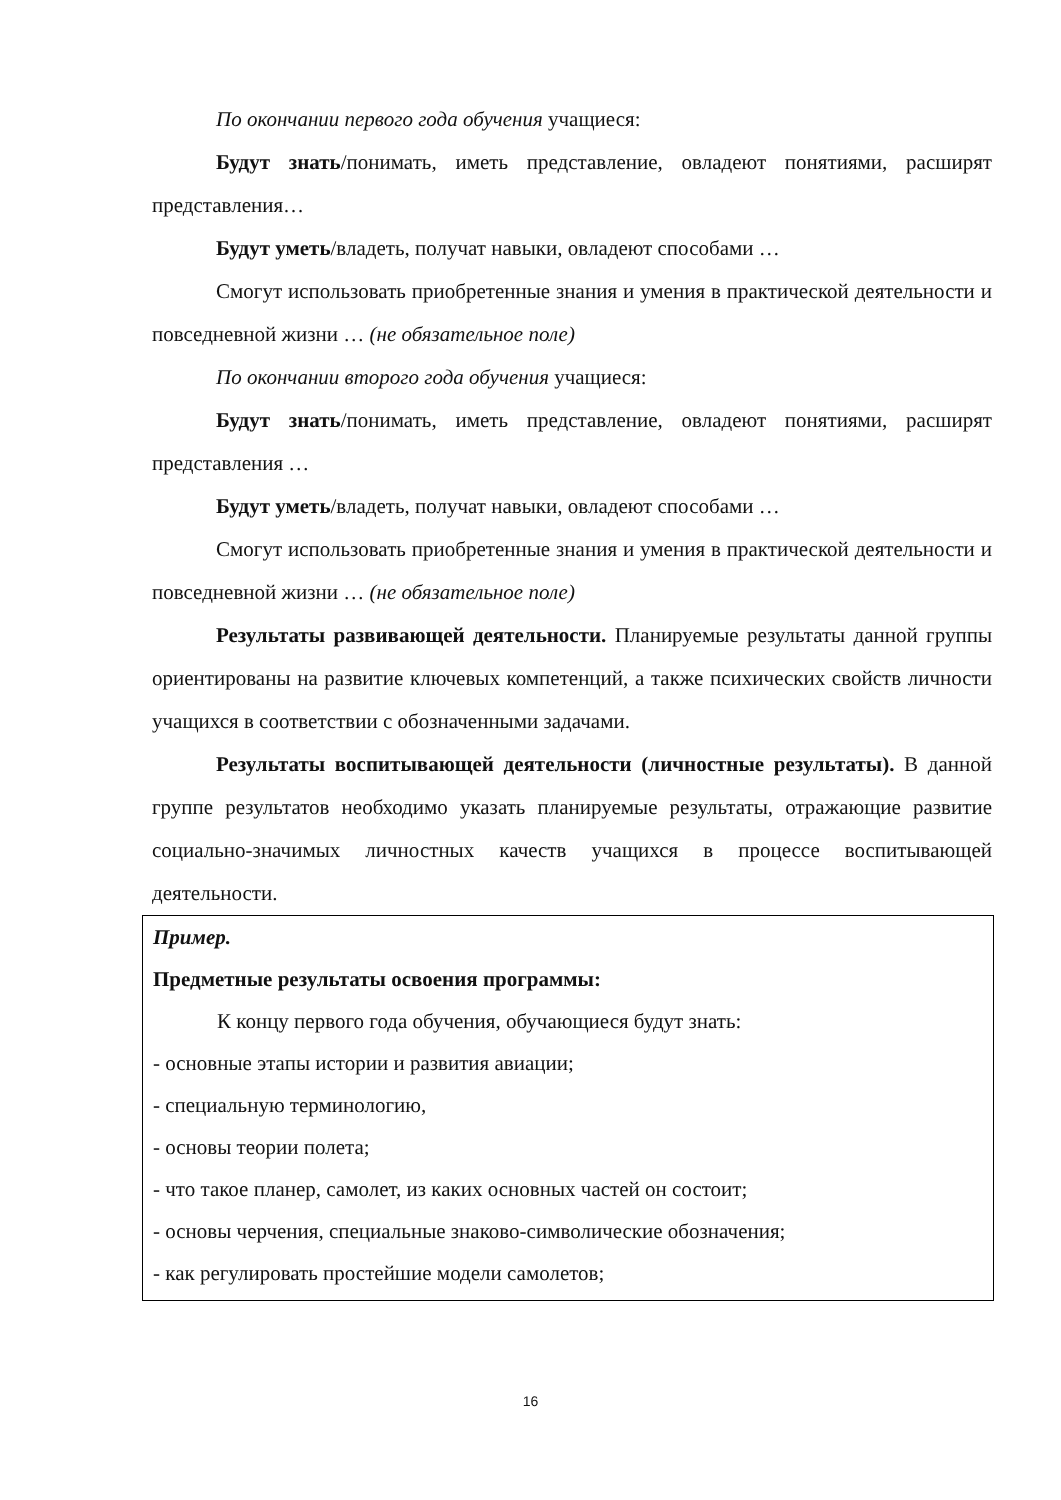По окончании первого года обучения учащиеся:
Будут знать/понимать, иметь представление, овладеют понятиями, расширят представления…
Будут уметь/владеть, получат навыки, овладеют способами …
Смогут использовать приобретенные знания и умения в практической деятельности и повседневной жизни … (не обязательное поле)
По окончании второго года обучения учащиеся:
Будут знать/понимать, иметь представление, овладеют понятиями, расширят представления …
Будут уметь/владеть, получат навыки, овладеют способами …
Смогут использовать приобретенные знания и умения в практической деятельности и повседневной жизни … (не обязательное поле)
Результаты развивающей деятельности. Планируемые результаты данной группы ориентированы на развитие ключевых компетенций, а также психических свойств личности учащихся в соответствии с обозначенными задачами.
Результаты воспитывающей деятельности (личностные результаты). В данной группе результатов необходимо указать планируемые результаты, отражающие развитие социально-значимых личностных качеств учащихся в процессе воспитывающей деятельности.
Пример.
Предметные результаты освоения программы:
К концу первого года обучения, обучающиеся будут знать:
- основные этапы истории и развития авиации;
- специальную терминологию,
- основы теории полета;
- что такое планер, самолет, из каких основных частей он состоит;
- основы черчения, специальные знаково-символические обозначения;
- как регулировать простейшие модели самолетов;
16